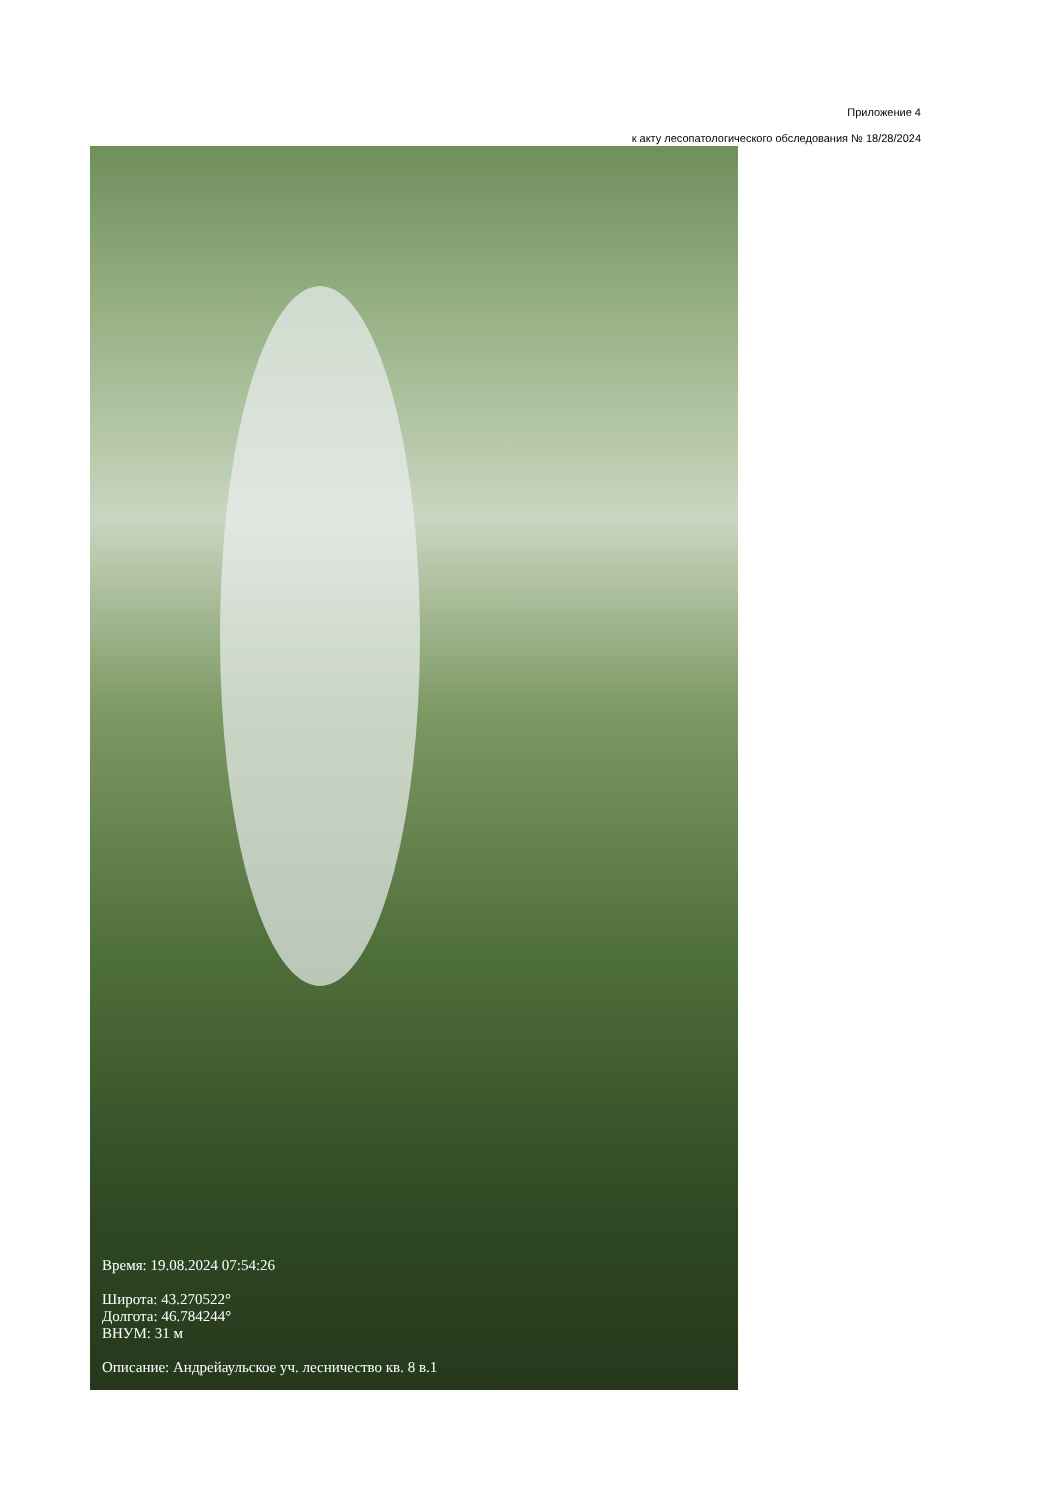Приложение 4
к акту лесопатологического обследования № 18/28/2024
Время: 19.08.2024 07:54:26
Широта: 43.270522°
Долгота: 46.784244°
ВНУМ: 31 м
Описание: Андрейаульское уч. лесничество кв. 8 в.1